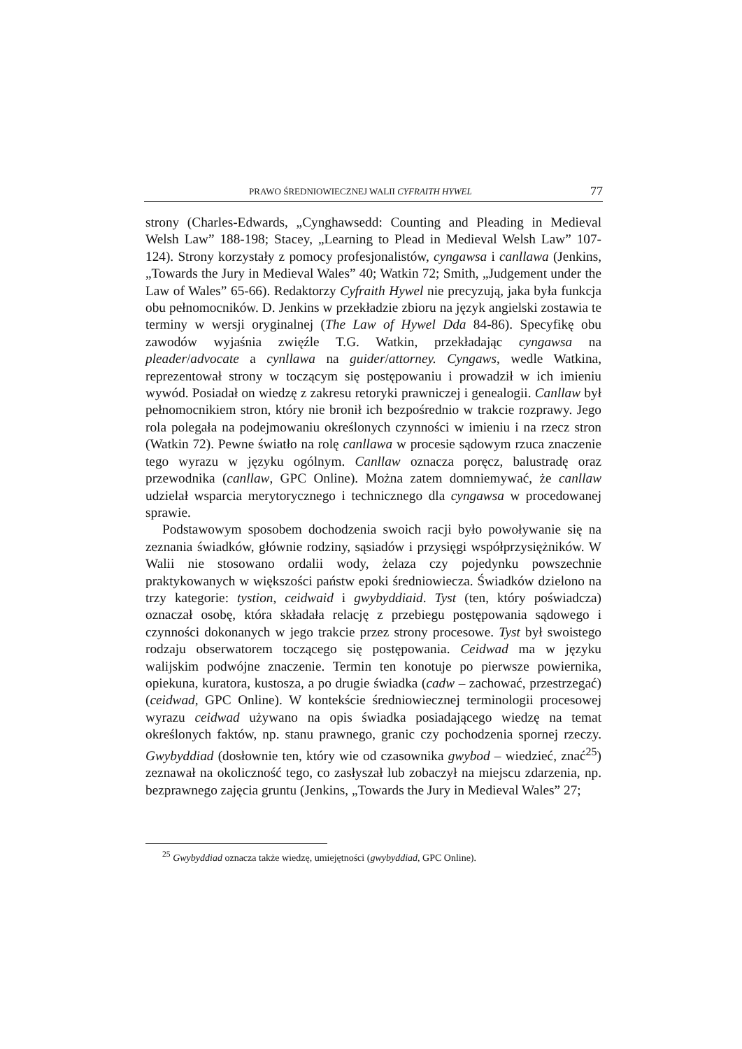PRAWO ŚREDNIOWIECZNEJ WALII CYFRAITH HYWEL 77
strony (Charles-Edwards, „Cynghawsedd: Counting and Pleading in Medieval Welsh Law” 188-198; Stacey, „Learning to Plead in Medieval Welsh Law” 107-124). Strony korzystały z pomocy profesjonalistów, cyngawsa i canllawa (Jenkins, „Towards the Jury in Medieval Wales” 40; Watkin 72; Smith, „Judgement under the Law of Wales” 65-66). Redaktorzy Cyfraith Hywel nie precyzują, jaka była funkcja obu pełnomocników. D. Jenkins w przekładzie zbioru na język angielski zostawia te terminy w wersji oryginalnej (The Law of Hywel Dda 84-86). Specyfikę obu zawodów wyjaśnia zwięźle T.G. Watkin, przekładając cyngawsa na pleader/advocate a cynllawa na guider/attorney. Cyngaws, wedle Watkina, reprezentował strony w toczącym się postępowaniu i prowadził w ich imieniu wywód. Posiadał on wiedzę z zakresu retoryki prawniczej i genealogii. Canllaw był pełnomocnikiem stron, który nie bronił ich bezpośrednio w trakcie rozprawy. Jego rola polegała na podejmowaniu określonych czynności w imieniu i na rzecz stron (Watkin 72). Pewne światło na rolę canllawa w procesie sądowym rzuca znaczenie tego wyrazu w języku ogólnym. Canllaw oznacza poręcz, balustradę oraz przewodnika (canllaw, GPC Online). Można zatem domniemywać, że canllaw udzielał wsparcia merytorycznego i technicznego dla cyngawsa w procedowanej sprawie.
Podstawowym sposobem dochodzenia swoich racji było powoływanie się na zeznania świadków, głównie rodziny, sąsiadów i przysięgi współprzysiężników. W Walii nie stosowano ordalii wody, żelaza czy pojedynku powszechnie praktykowanych w większości państw epoki średniowiecza. Świadków dzielono na trzy kategorie: tystion, ceidwaid i gwybyddiaid. Tyst (ten, który poświadcza) oznaczał osobę, która składała relację z przebiegu postępowania sądowego i czynności dokonanych w jego trakcie przez strony procesowe. Tyst był swoistego rodzaju obserwatorem toczącego się postępowania. Ceidwad ma w języku walijskim podwójne znaczenie. Termin ten konotuje po pierwsze powiernika, opiekuna, kuratora, kustosza, a po drugie świadka (cadw – zachować, przestrzegać) (ceidwad, GPC Online). W kontekście średniowiecznej terminologii procesowej wyrazu ceidwad używano na opis świadka posiadającego wiedzę na temat określonych faktów, np. stanu prawnego, granic czy pochodzenia spornej rzeczy. Gwybyddiad (dosłownie ten, który wie od czasownika gwybod – wiedzieć, znać<sup>25</sup>) zeznawał na okoliczność tego, co zasłyszał lub zobaczył na miejscu zdarzenia, np. bezprawnego zajęcia gruntu (Jenkins, „Towards the Jury in Medieval Wales” 27;
<sup>25</sup> Gwybyddiad oznacza także wiedzę, umiejętności (gwybyddiad, GPC Online).